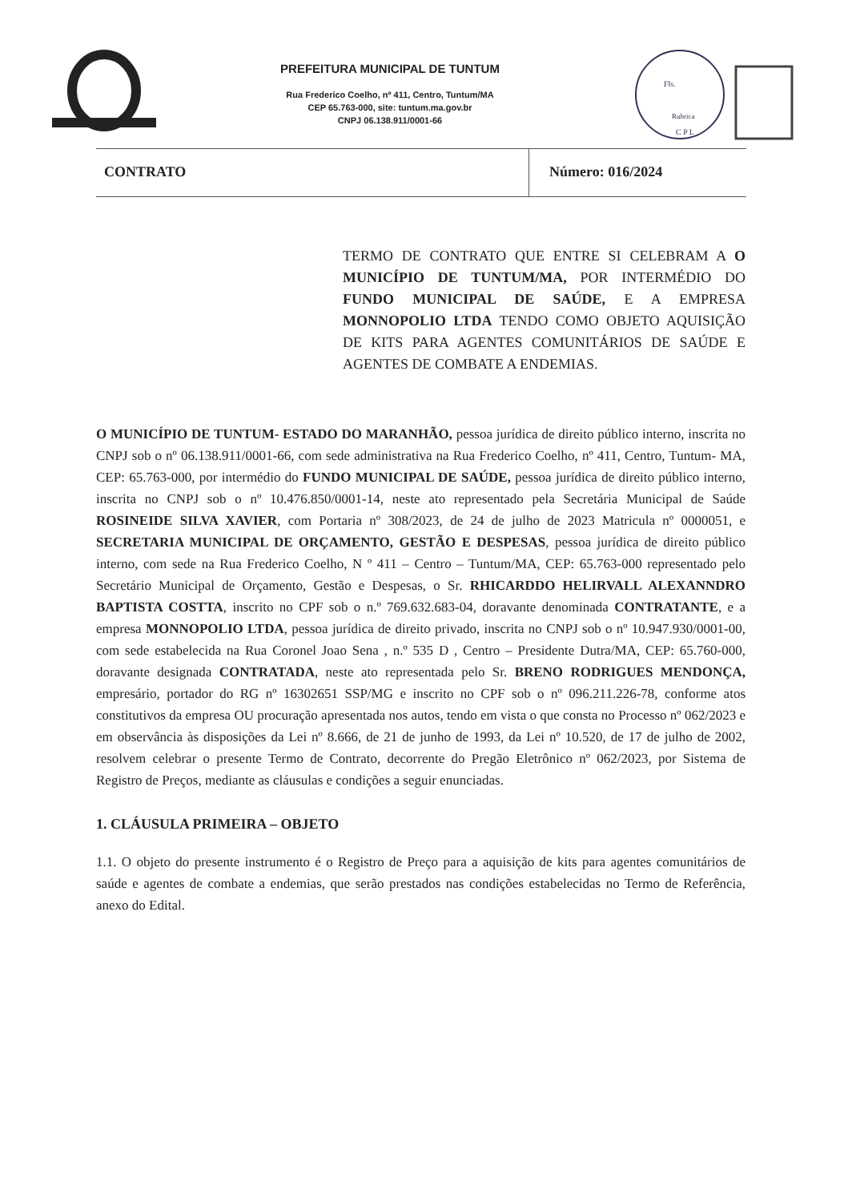PREFEITURA MUNICIPAL DE TUNTUM
Rua Frederico Coelho, nº 411, Centro, Tuntum/MA
CEP 65.763-000, site: tuntum.ma.gov.br
CNPJ 06.138.911/0001-66
Fls.
Rubrica
C P L
| CONTRATO | Número: 016/2024 |
TERMO DE CONTRATO QUE ENTRE SI CELEBRAM A O MUNICÍPIO DE TUNTUM/MA, POR INTERMÉDIO DO FUNDO MUNICIPAL DE SAÚDE, E A EMPRESA MONNOPOLIO LTDA TENDO COMO OBJETO AQUISIÇÃO DE KITS PARA AGENTES COMUNITÁRIOS DE SAÚDE E AGENTES DE COMBATE A ENDEMIAS.
O MUNICÍPIO DE TUNTUM- ESTADO DO MARANHÃO, pessoa jurídica de direito público interno, inscrita no CNPJ sob o nº 06.138.911/0001-66, com sede administrativa na Rua Frederico Coelho, nº 411, Centro, Tuntum- MA, CEP: 65.763-000, por intermédio do FUNDO MUNICIPAL DE SAÚDE, pessoa jurídica de direito público interno, inscrita no CNPJ sob o nº 10.476.850/0001-14, neste ato representado pela Secretária Municipal de Saúde ROSINEIDE SILVA XAVIER, com Portaria nº 308/2023, de 24 de julho de 2023 Matricula nº 0000051, e SECRETARIA MUNICIPAL DE ORÇAMENTO, GESTÃO E DESPESAS, pessoa jurídica de direito público interno, com sede na Rua Frederico Coelho, N º 411 – Centro – Tuntum/MA, CEP: 65.763-000 representado pelo Secretário Municipal de Orçamento, Gestão e Despesas, o Sr. RHICARDDO HELIRVALL ALEXANNDRO BAPTISTA COSTTA, inscrito no CPF sob o n.º 769.632.683-04, doravante denominada CONTRATANTE, e a empresa MONNOPOLIO LTDA, pessoa jurídica de direito privado, inscrita no CNPJ sob o nº 10.947.930/0001-00, com sede estabelecida na Rua Coronel Joao Sena , n.º 535 D , Centro – Presidente Dutra/MA, CEP: 65.760-000, doravante designada CONTRATADA, neste ato representada pelo Sr. BRENO RODRIGUES MENDONÇA, empresário, portador do RG nº 16302651 SSP/MG e inscrito no CPF sob o nº 096.211.226-78, conforme atos constitutivos da empresa OU procuração apresentada nos autos, tendo em vista o que consta no Processo nº 062/2023 e em observância às disposições da Lei nº 8.666, de 21 de junho de 1993, da Lei nº 10.520, de 17 de julho de 2002, resolvem celebrar o presente Termo de Contrato, decorrente do Pregão Eletrônico nº 062/2023, por Sistema de Registro de Preços, mediante as cláusulas e condições a seguir enunciadas.
1. CLÁUSULA PRIMEIRA – OBJETO
1.1. O objeto do presente instrumento é o Registro de Preço para a aquisição de kits para agentes comunitários de saúde e agentes de combate a endemias, que serão prestados nas condições estabelecidas no Termo de Referência, anexo do Edital.